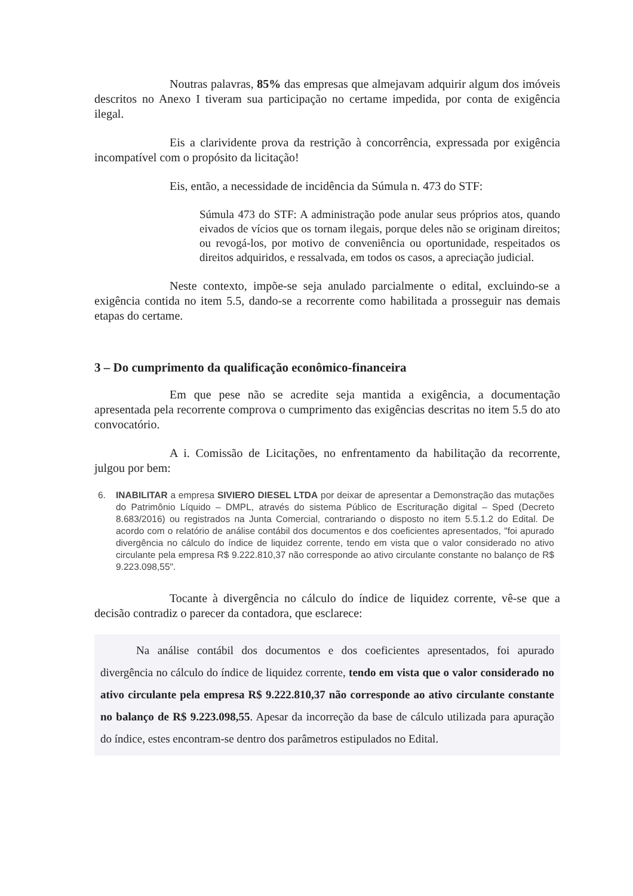Noutras palavras, 85% das empresas que almejavam adquirir algum dos imóveis descritos no Anexo I tiveram sua participação no certame impedida, por conta de exigência ilegal.
Eis a clarividente prova da restrição à concorrência, expressada por exigência incompatível com o propósito da licitação!
Eis, então, a necessidade de incidência da Súmula n. 473 do STF:
Súmula 473 do STF: A administração pode anular seus próprios atos, quando eivados de vícios que os tornam ilegais, porque deles não se originam direitos; ou revogá-los, por motivo de conveniência ou oportunidade, respeitados os direitos adquiridos, e ressalvada, em todos os casos, a apreciação judicial.
Neste contexto, impõe-se seja anulado parcialmente o edital, excluindo-se a exigência contida no item 5.5, dando-se a recorrente como habilitada a prosseguir nas demais etapas do certame.
3 – Do cumprimento da qualificação econômico-financeira
Em que pese não se acredite seja mantida a exigência, a documentação apresentada pela recorrente comprova o cumprimento das exigências descritas no item 5.5 do ato convocatório.
A i. Comissão de Licitações, no enfrentamento da habilitação da recorrente, julgou por bem:
6. INABILITAR a empresa SIVIERO DIESEL LTDA por deixar de apresentar a Demonstração das mutações do Patrimônio Líquido – DMPL, através do sistema Público de Escrituração digital – Sped (Decreto 8.683/2016) ou registrados na Junta Comercial, contrariando o disposto no item 5.5.1.2 do Edital. De acordo com o relatório de análise contábil dos documentos e dos coeficientes apresentados, "foi apurado divergência no cálculo do índice de liquidez corrente, tendo em vista que o valor considerado no ativo circulante pela empresa R$ 9.222.810,37 não corresponde ao ativo circulante constante no balanço de R$ 9.223.098,55".
Tocante à divergência no cálculo do índice de liquidez corrente, vê-se que a decisão contradiz o parecer da contadora, que esclarece:
Na análise contábil dos documentos e dos coeficientes apresentados, foi apurado divergência no cálculo do índice de liquidez corrente, tendo em vista que o valor considerado no ativo circulante pela empresa R$ 9.222.810,37 não corresponde ao ativo circulante constante no balanço de R$ 9.223.098,55. Apesar da incorreção da base de cálculo utilizada para apuração do índice, estes encontram-se dentro dos parâmetros estipulados no Edital.